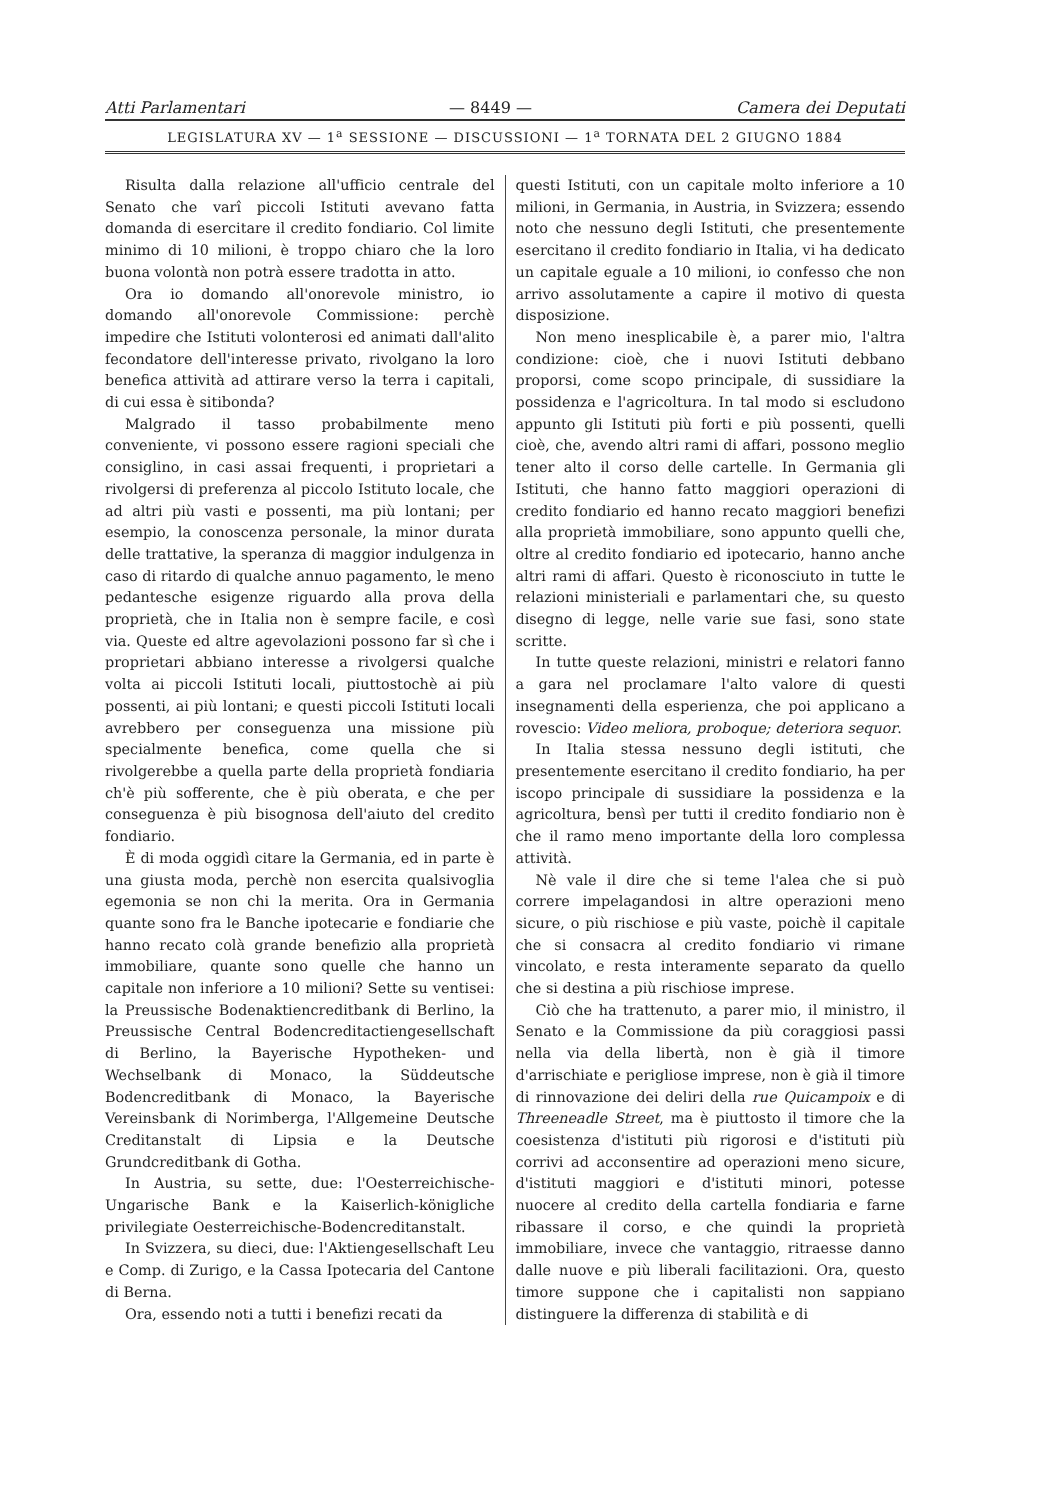Atti Parlamentari — 8449 — Camera dei Deputati
LEGISLATURA XV — 1<sup>a</sup> SESSIONE — DISCUSSIONI — 1<sup>a</sup> TORNATA DEL 2 GIUGNO 1884
Risulta dalla relazione all'ufficio centrale del Senato che varî piccoli Istituti avevano fatta domanda di esercitare il credito fondiario. Col limite minimo di 10 milioni, è troppo chiaro che la loro buona volontà non potrà essere tradotta in atto.
Ora io domando all'onorevole ministro, io domando all'onorevole Commissione: perchè impedire che Istituti volonterosi ed animati dall'alito fecondatore dell'interesse privato, rivolgano la loro benefica attività ad attirare verso la terra i capitali, di cui essa è sitibonda?
Malgrado il tasso probabilmente meno conveniente, vi possono essere ragioni speciali che consiglino, in casi assai frequenti, i proprietari a rivolgersi di preferenza al piccolo Istituto locale, che ad altri più vasti e possenti, ma più lontani; per esempio, la conoscenza personale, la minor durata delle trattative, la speranza di maggior indulgenza in caso di ritardo di qualche annuo pagamento, le meno pedantesche esigenze riguardo alla prova della proprietà, che in Italia non è sempre facile, e così via. Queste ed altre agevolazioni possono far sì che i proprietari abbiano interesse a rivolgersi qualche volta ai piccoli Istituti locali, piuttostochè ai più possenti, ai più lontani; e questi piccoli Istituti locali avrebbero per conseguenza una missione più specialmente benefica, come quella che si rivolgerebbe a quella parte della proprietà fondiaria ch'è più sofferente, che è più oberata, e che per conseguenza è più bisognosa dell'aiuto del credito fondiario.
È di moda oggidì citare la Germania, ed in parte è una giusta moda, perchè non esercita qualsivoglia egemonia se non chi la merita. Ora in Germania quante sono fra le Banche ipotecarie e fondiarie che hanno recato colà grande benefizio alla proprietà immobiliare, quante sono quelle che hanno un capitale non inferiore a 10 milioni? Sette su ventisei: la Preussische Bodenaktiencreditbank di Berlino, la Preussische Central Bodencreditactiengesellschaft di Berlino, la Bayerische Hypotheken- und Wechselbank di Monaco, la Süddeutsche Bodencreditbank di Monaco, la Bayerische Vereinsbank di Norimberga, l'Allgemeine Deutsche Creditanstalt di Lipsia e la Deutsche Grundcreditbank di Gotha.
In Austria, su sette, due: l'Oesterreichische-Ungarische Bank e la Kaiserlich-königliche privilegiate Oesterreichische-Bodencreditanstalt.
In Svizzera, su dieci, due: l'Aktiengesellschaft Leu e Comp. di Zurigo, e la Cassa Ipotecaria del Cantone di Berna.
Ora, essendo noti a tutti i benefizi recati da
questi Istituti, con un capitale molto inferiore a 10 milioni, in Germania, in Austria, in Svizzera; essendo noto che nessuno degli Istituti, che presentemente esercitano il credito fondiario in Italia, vi ha dedicato un capitale eguale a 10 milioni, io confesso che non arrivo assolutamente a capire il motivo di questa disposizione.
Non meno inesplicabile è, a parer mio, l'altra condizione: cioè, che i nuovi Istituti debbano proporsi, come scopo principale, di sussidiare la possidenza e l'agricoltura. In tal modo si escludono appunto gli Istituti più forti e più possenti, quelli cioè, che, avendo altri rami di affari, possono meglio tener alto il corso delle cartelle. In Germania gli Istituti, che hanno fatto maggiori operazioni di credito fondiario ed hanno recato maggiori benefizi alla proprietà immobiliare, sono appunto quelli che, oltre al credito fondiario ed ipotecario, hanno anche altri rami di affari. Questo è riconosciuto in tutte le relazioni ministeriali e parlamentari che, su questo disegno di legge, nelle varie sue fasi, sono state scritte.
In tutte queste relazioni, ministri e relatori fanno a gara nel proclamare l'alto valore di questi insegnamenti della esperienza, che poi applicano a rovescio: Video meliora, proboque; deteriora sequor.
In Italia stessa nessuno degli istituti, che presentemente esercitano il credito fondiario, ha per iscopo principale di sussidiare la possidenza e la agricoltura, bensì per tutti il credito fondiario non è che il ramo meno importante della loro complessa attività.
Nè vale il dire che si teme l'alea che si può correre impelagandosi in altre operazioni meno sicure, o più rischiose e più vaste, poichè il capitale che si consacra al credito fondiario vi rimane vincolato, e resta interamente separato da quello che si destina a più rischiose imprese.
Ciò che ha trattenuto, a parer mio, il ministro, il Senato e la Commissione da più coraggiosi passi nella via della libertà, non è già il timore d'arrischiate e perigliose imprese, non è già il timore di rinnovazione dei deliri della rue Quicampoix e di Threeneadle Street, ma è piuttosto il timore che la coesistenza d'istituti più rigorosi e d'istituti più corrivi ad acconsentire ad operazioni meno sicure, d'istituti maggiori e d'istituti minori, potesse nuocere al credito della cartella fondiaria e farne ribassare il corso, e che quindi la proprietà immobiliare, invece che vantaggio, ritraesse danno dalle nuove e più liberali facilitazioni. Ora, questo timore suppone che i capitalisti non sappiano distinguere la differenza di stabilità e di